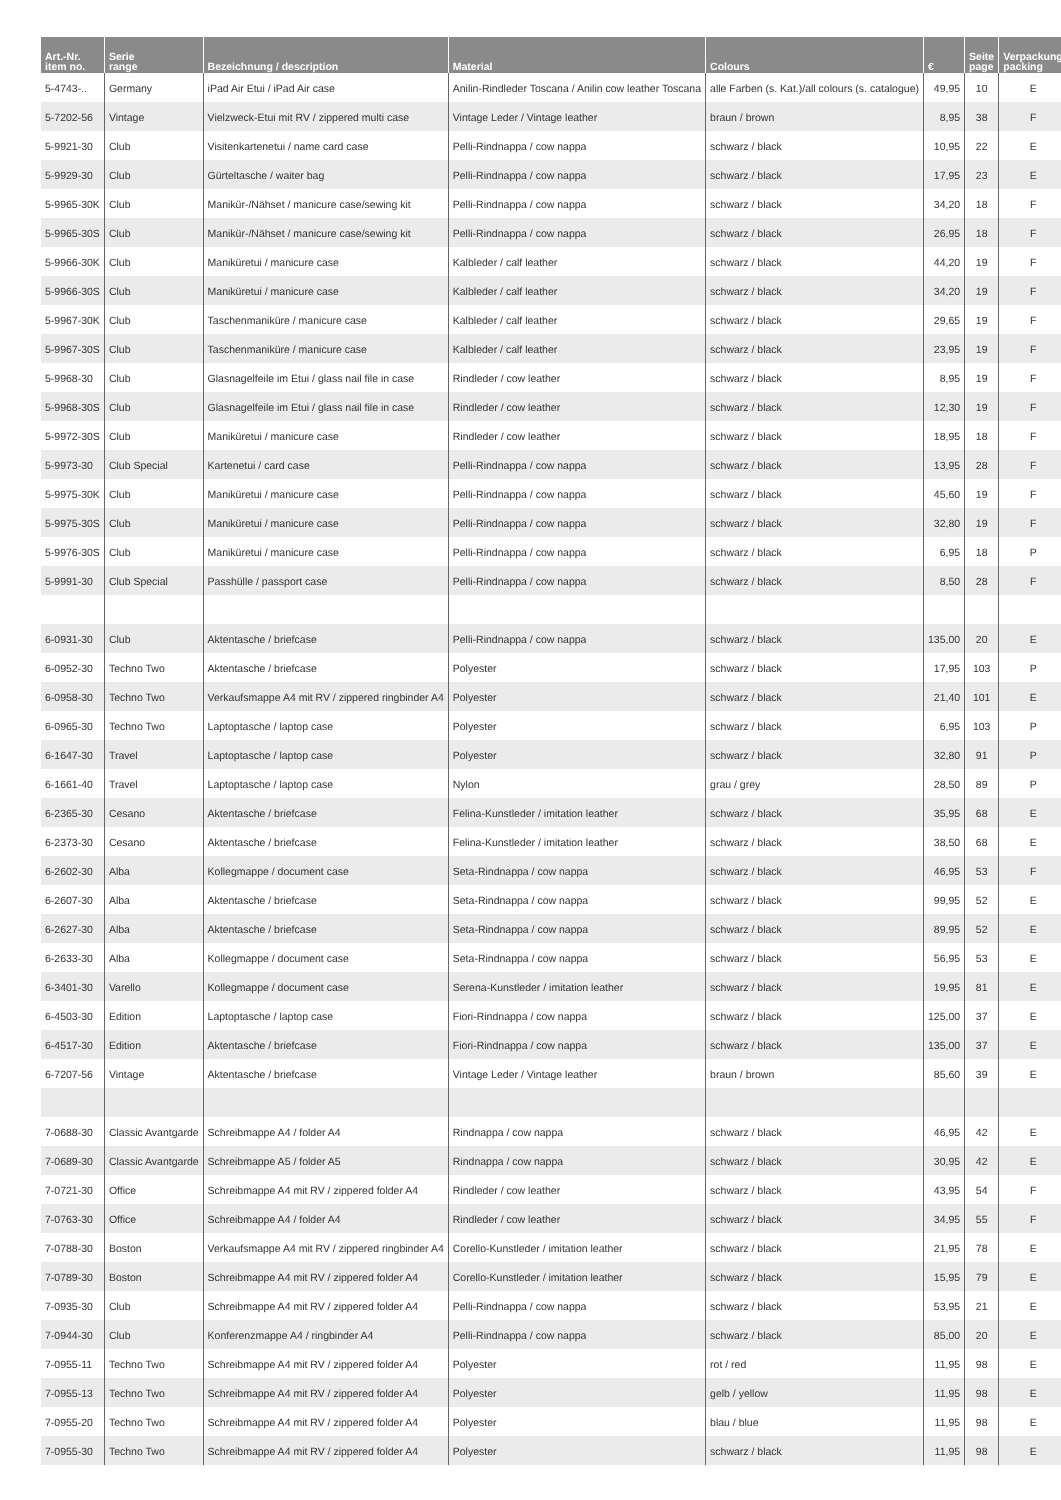| Art.-Nr. item no. | Serie range | Bezeichnung / description | Material | Colours | € | Seite page | Verpackung packing |
| --- | --- | --- | --- | --- | --- | --- | --- |
| 5-4743-.. | Germany | iPad Air Etui / iPad Air case | Anilin-Rindleder Toscana / Anilin cow leather Toscana | alle Farben (s. Kat.)/all colours (s. catalogue) | 49,95 | 10 | E |
| 5-7202-56 | Vintage | Vielzweck-Etui mit RV / zippered multi case | Vintage Leder / Vintage leather | braun / brown | 8,95 | 38 | F |
| 5-9921-30 | Club | Visitenkartenetui / name card case | Pelli-Rindnappa / cow nappa | schwarz / black | 10,95 | 22 | E |
| 5-9929-30 | Club | Gürteltasche / waiter bag | Pelli-Rindnappa / cow nappa | schwarz / black | 17,95 | 23 | E |
| 5-9965-30K | Club | Manikür-/Nähset / manicure case/sewing kit | Pelli-Rindnappa / cow nappa | schwarz / black | 34,20 | 18 | F |
| 5-9965-30S | Club | Manikür-/Nähset / manicure case/sewing kit | Pelli-Rindnappa / cow nappa | schwarz / black | 26,95 | 18 | F |
| 5-9966-30K | Club | Maniküretui / manicure case | Kalbleder / calf leather | schwarz / black | 44,20 | 19 | F |
| 5-9966-30S | Club | Maniküretui / manicure case | Kalbleder / calf leather | schwarz / black | 34,20 | 19 | F |
| 5-9967-30K | Club | Taschenmaniküre / manicure case | Kalbleder / calf leather | schwarz / black | 29,65 | 19 | F |
| 5-9967-30S | Club | Taschenmaniküre / manicure case | Kalbleder / calf leather | schwarz / black | 23,95 | 19 | F |
| 5-9968-30 | Club | Glasnagelfeile im Etui / glass nail file in case | Rindleder / cow leather | schwarz / black | 8,95 | 19 | F |
| 5-9968-30S | Club | Glasnagelfeile im Etui / glass nail file in case | Rindleder / cow leather | schwarz / black | 12,30 | 19 | F |
| 5-9972-30S | Club | Maniküretui / manicure case | Rindleder / cow leather | schwarz / black | 18,95 | 18 | F |
| 5-9973-30 | Club Special | Kartenetui / card case | Pelli-Rindnappa / cow nappa | schwarz / black | 13,95 | 28 | F |
| 5-9975-30K | Club | Maniküretui / manicure case | Pelli-Rindnappa / cow nappa | schwarz / black | 45,60 | 19 | F |
| 5-9975-30S | Club | Maniküretui / manicure case | Pelli-Rindnappa / cow nappa | schwarz / black | 32,80 | 19 | F |
| 5-9976-30S | Club | Maniküretui / manicure case | Pelli-Rindnappa / cow nappa | schwarz / black | 6,95 | 18 | P |
| 5-9991-30 | Club Special | Passhülle / passport case | Pelli-Rindnappa / cow nappa | schwarz / black | 8,50 | 28 | F |
| 6-0931-30 | Club | Aktentasche / briefcase | Pelli-Rindnappa / cow nappa | schwarz / black | 135,00 | 20 | E |
| 6-0952-30 | Techno Two | Aktentasche / briefcase | Polyester | schwarz / black | 17,95 | 103 | P |
| 6-0958-30 | Techno Two | Verkaufsmappe A4 mit RV / zippered ringbinder A4 | Polyester | schwarz / black | 21,40 | 101 | E |
| 6-0965-30 | Techno Two | Laptoptasche / laptop case | Polyester | schwarz / black | 6,95 | 103 | P |
| 6-1647-30 | Travel | Laptoptasche / laptop case | Polyester | schwarz / black | 32,80 | 91 | P |
| 6-1661-40 | Travel | Laptoptasche / laptop case | Nylon | grau / grey | 28,50 | 89 | P |
| 6-2365-30 | Cesano | Aktentasche / briefcase | Felina-Kunstleder / imitation leather | schwarz / black | 35,95 | 68 | E |
| 6-2373-30 | Cesano | Aktentasche / briefcase | Felina-Kunstleder / imitation leather | schwarz / black | 38,50 | 68 | E |
| 6-2602-30 | Alba | Kollegmappe / document case | Seta-Rindnappa / cow nappa | schwarz / black | 46,95 | 53 | F |
| 6-2607-30 | Alba | Aktentasche / briefcase | Seta-Rindnappa / cow nappa | schwarz / black | 99,95 | 52 | E |
| 6-2627-30 | Alba | Aktentasche / briefcase | Seta-Rindnappa / cow nappa | schwarz / black | 89,95 | 52 | E |
| 6-2633-30 | Alba | Kollegmappe / document case | Seta-Rindnappa / cow nappa | schwarz / black | 56,95 | 53 | E |
| 6-3401-30 | Varello | Kollegmappe / document case | Serena-Kunstleder / imitation leather | schwarz / black | 19,95 | 81 | E |
| 6-4503-30 | Edition | Laptoptasche / laptop case | Fiori-Rindnappa / cow nappa | schwarz / black | 125,00 | 37 | E |
| 6-4517-30 | Edition | Aktentasche / briefcase | Fiori-Rindnappa / cow nappa | schwarz / black | 135,00 | 37 | E |
| 6-7207-56 | Vintage | Aktentasche / briefcase | Vintage Leder / Vintage leather | braun / brown | 85,60 | 39 | E |
| 7-0688-30 | Classic Avantgarde | Schreibmappe A4 / folder A4 | Rindnappa / cow nappa | schwarz / black | 46,95 | 42 | E |
| 7-0689-30 | Classic Avantgarde | Schreibmappe A5 / folder A5 | Rindnappa / cow nappa | schwarz / black | 30,95 | 42 | E |
| 7-0721-30 | Office | Schreibmappe A4 mit RV / zippered folder A4 | Rindleder / cow leather | schwarz / black | 43,95 | 54 | F |
| 7-0763-30 | Office | Schreibmappe A4 / folder A4 | Rindleder / cow leather | schwarz / black | 34,95 | 55 | F |
| 7-0788-30 | Boston | Verkaufsmappe A4 mit RV / zippered ringbinder A4 | Corello-Kunstleder / imitation leather | schwarz / black | 21,95 | 78 | E |
| 7-0789-30 | Boston | Schreibmappe A4 mit RV / zippered folder A4 | Corello-Kunstleder / imitation leather | schwarz / black | 15,95 | 79 | E |
| 7-0935-30 | Club | Schreibmappe A4 mit RV / zippered folder A4 | Pelli-Rindnappa / cow nappa | schwarz / black | 53,95 | 21 | E |
| 7-0944-30 | Club | Konferenzmappe A4 / ringbinder A4 | Pelli-Rindnappa / cow nappa | schwarz / black | 85,00 | 20 | E |
| 7-0955-11 | Techno Two | Schreibmappe A4 mit RV / zippered folder A4 | Polyester | rot / red | 11,95 | 98 | E |
| 7-0955-13 | Techno Two | Schreibmappe A4 mit RV / zippered folder A4 | Polyester | gelb / yellow | 11,95 | 98 | E |
| 7-0955-20 | Techno Two | Schreibmappe A4 mit RV / zippered folder A4 | Polyester | blau / blue | 11,95 | 98 | E |
| 7-0955-30 | Techno Two | Schreibmappe A4 mit RV / zippered folder A4 | Polyester | schwarz / black | 11,95 | 98 | E |